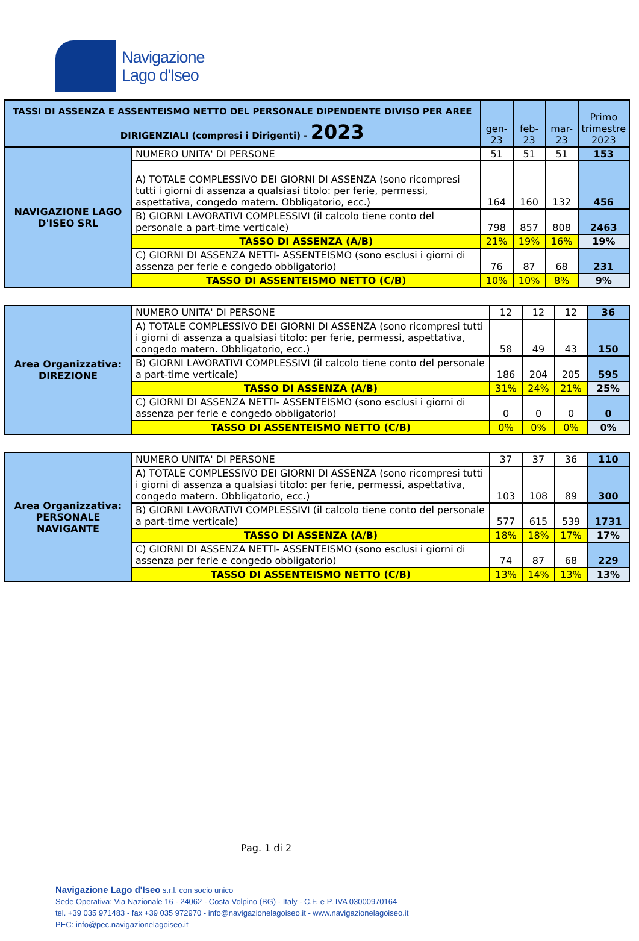Navigazione
Lago d'Iseo
| TASSI DI ASSENZA E ASSENTEISMO NETTO DEL PERSONALE DIPENDENTE DIVISO PER AREE DIRIGENZIALI (compresi i Dirigenti) - 2023 | | gen-23 | feb-23 | mar-23 | Primo trimestre 2023 |
| --- | --- | --- | --- | --- | --- |
| NAVIGAZIONE LAGO D'ISEO SRL | NUMERO UNITA' DI PERSONE | 51 | 51 | 51 | 153 |
| | A) TOTALE COMPLESSIVO DEI GIORNI DI ASSENZA (sono ricompresi tutti i giorni di assenza a qualsiasi titolo: per ferie, permessi, aspettativa, congedo matern. Obbligatorio, ecc.) | 164 | 160 | 132 | 456 |
| | B) GIORNI LAVORATIVI COMPLESSIVI (il calcolo tiene conto del personale a part-time verticale) | 798 | 857 | 808 | 2463 |
| | TASSO DI ASSENZA (A/B) | 21% | 19% | 16% | 19% |
| | C) GIORNI DI ASSENZA NETTI- ASSENTEISMO (sono esclusi i giorni di assenza per ferie e congedo obbligatorio) | 76 | 87 | 68 | 231 |
| | TASSO DI ASSENTEISMO NETTO (C/B) | 10% | 10% | 8% | 9% |
| Area Organizzativa: DIREZIONE | NUMERO UNITA' DI PERSONE | 12 | 12 | 12 | 36 |
| | A) TOTALE COMPLESSIVO DEI GIORNI DI ASSENZA (sono ricompresi tutti i giorni di assenza a qualsiasi titolo: per ferie, permessi, aspettativa, congedo matern. Obbligatorio, ecc.) | 58 | 49 | 43 | 150 |
| | B) GIORNI LAVORATIVI COMPLESSIVI (il calcolo tiene conto del personale a part-time verticale) | 186 | 204 | 205 | 595 |
| | TASSO DI ASSENZA (A/B) | 31% | 24% | 21% | 25% |
| | C) GIORNI DI ASSENZA NETTI- ASSENTEISMO (sono esclusi i giorni di assenza per ferie e congedo obbligatorio) | 0 | 0 | 0 | 0 |
| | TASSO DI ASSENTEISMO NETTO (C/B) | 0% | 0% | 0% | 0% |
| Area Organizzativa: PERSONALE NAVIGANTE | NUMERO UNITA' DI PERSONE | 37 | 37 | 36 | 110 |
| | A) TOTALE COMPLESSIVO DEI GIORNI DI ASSENZA (sono ricompresi tutti i giorni di assenza a qualsiasi titolo: per ferie, permessi, aspettativa, congedo matern. Obbligatorio, ecc.) | 103 | 108 | 89 | 300 |
| | B) GIORNI LAVORATIVI COMPLESSIVI (il calcolo tiene conto del personale a part-time verticale) | 577 | 615 | 539 | 1731 |
| | TASSO DI ASSENZA (A/B) | 18% | 18% | 17% | 17% |
| | C) GIORNI DI ASSENZA NETTI- ASSENTEISMO (sono esclusi i giorni di assenza per ferie e congedo obbligatorio) | 74 | 87 | 68 | 229 |
| | TASSO DI ASSENTEISMO NETTO (C/B) | 13% | 14% | 13% | 13% |
Pag. 1 di 2
Navigazione Lago d'Iseo s.r.l. con socio unico
Sede Operativa: Via Nazionale 16 - 24062 - Costa Volpino (BG) - Italy - C.F. e P. IVA 03000970164
tel. +39 035 971483 - fax +39 035 972970 - info@navigazionelagoiseo.it - www.navigazionelagoiseo.it
PEC: info@pec.navigazionelagoiseo.it